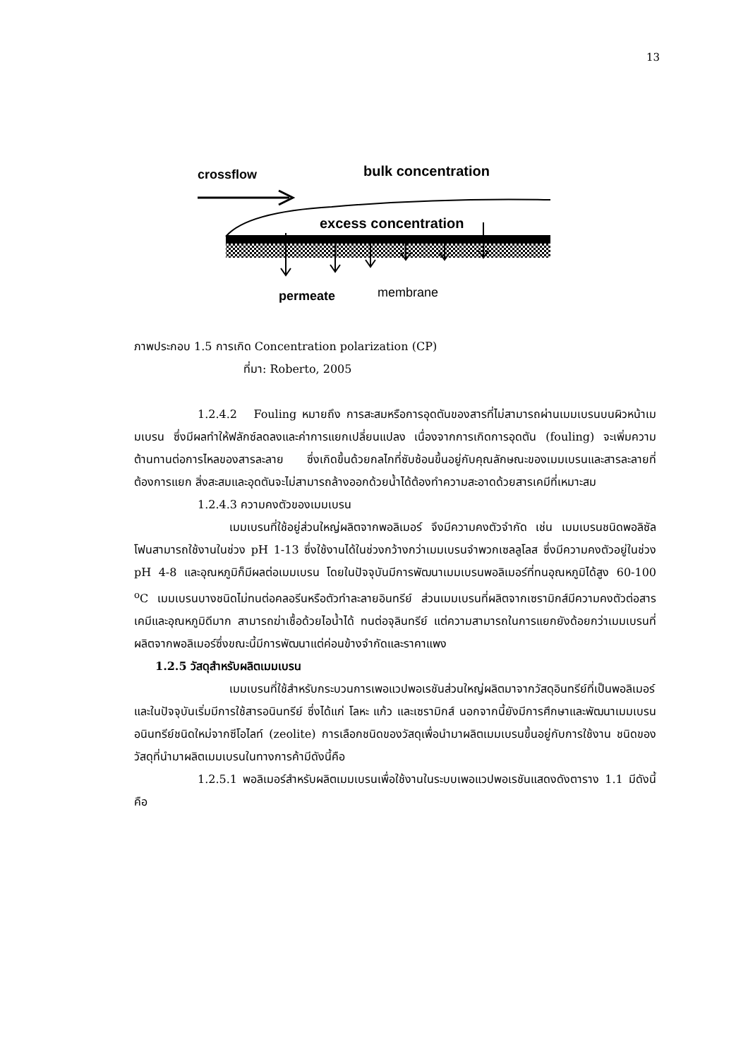13
crossflow
bulk concentration
excess concentration
permeate
membrane
ภาพประกอบ 1.5 การเกิด Concentration polarization (CP)
ที่มา: Roberto, 2005
1.2.4.2 Fouling หมายถึง การสะสมหรือการอุดตันของสารที่ไม่สามารถผ่านเมมเบรนบนผิวหน้าเมมเบรน ซึ่งมีผลทำให้ฟลักซ์ลดลงและค่าการแยกเปลี่ยนแปลง เนื่องจากการเกิดการอุดตัน (fouling) จะเพิ่มความต้านทานต่อการไหลของสารละลาย ซึ่งเกิดขึ้นด้วยกลไกที่ซับซ้อนขึ้นอยู่กับคุณลักษณะของเมมเบรนและสารละลายที่ต้องการแยก สิ่งสะสมและอุดตันจะไม่สามารถล้างออกด้วยน้ำได้ต้องทำความสะอาดด้วยสารเคมีที่เหมาะสม
1.2.4.3 ความคงตัวของเมมเบรน
เมมเบรนที่ใช้อยู่ส่วนใหญ่ผลิตจากพอลิเมอร์ จึงมีความคงตัวจำกัด เช่น เมมเบรนชนิดพอลิซัลโฟนสามารถใช้งานในช่วง pH 1-13 ซึ่งใช้งานได้ในช่วงกว้างกว่าเมมเบรนจำพวกเซลลูโลส ซึ่งมีความคงตัวอยู่ในช่วง pH 4-8 และอุณหภูมิก็มีผลต่อเมมเบรน โดยในปัจจุบันมีการพัฒนาเมมเบรนพอลิเมอร์ที่ทนอุณหภูมิได้สูง 60-100 <sup>o</sup>C เมมเบรนบางชนิดไม่ทนต่อคลอรีนหรือตัวทำละลายอินทรีย์ ส่วนเมมเบรนที่ผลิตจากเซรามิกส์มีความคงตัวต่อสารเคมีและอุณหภูมิดีมาก สามารถฆ่าเชื้อด้วยไอน้ำได้ ทนต่อจุลินทรีย์ แต่ความสามารถในการแยกยังด้อยกว่าเมมเบรนที่ผลิตจากพอลิเมอร์ซึ่งขณะนี้มีการพัฒนาแต่ค่อนข้างจำกัดและราคาแพง
1.2.5 วัสดุสำหรับผลิตเมมเบรน
เมมเบรนที่ใช้สำหรับกระบวนการเพอแวปพอเรชันส่วนใหญ่ผลิตมาจากวัสดุอินทรีย์ที่เป็นพอลิเมอร์ และในปัจจุบันเริ่มมีการใช้สารอนินทรีย์ ซึ่งได้แก่ โลหะ แก้ว และเซรามิกส์ นอกจากนี้ยังมีการศึกษาและพัฒนาเมมเบรนอนินทรีย์ชนิดใหม่จากซีโอไลท์ (zeolite) การเลือกชนิดของวัสดุเพื่อนำมาผลิตเมมเบรนขึ้นอยู่กับการใช้งาน ชนิดของวัสดุที่นำมาผลิตเมมเบรนในทางการค้ามีดังนี้คือ
1.2.5.1 พอลิเมอร์สำหรับผลิตเมมเบรนเพื่อใช้งานในระบบเพอแวปพอเรชันแสดงดังตาราง 1.1 มีดังนี้คือ